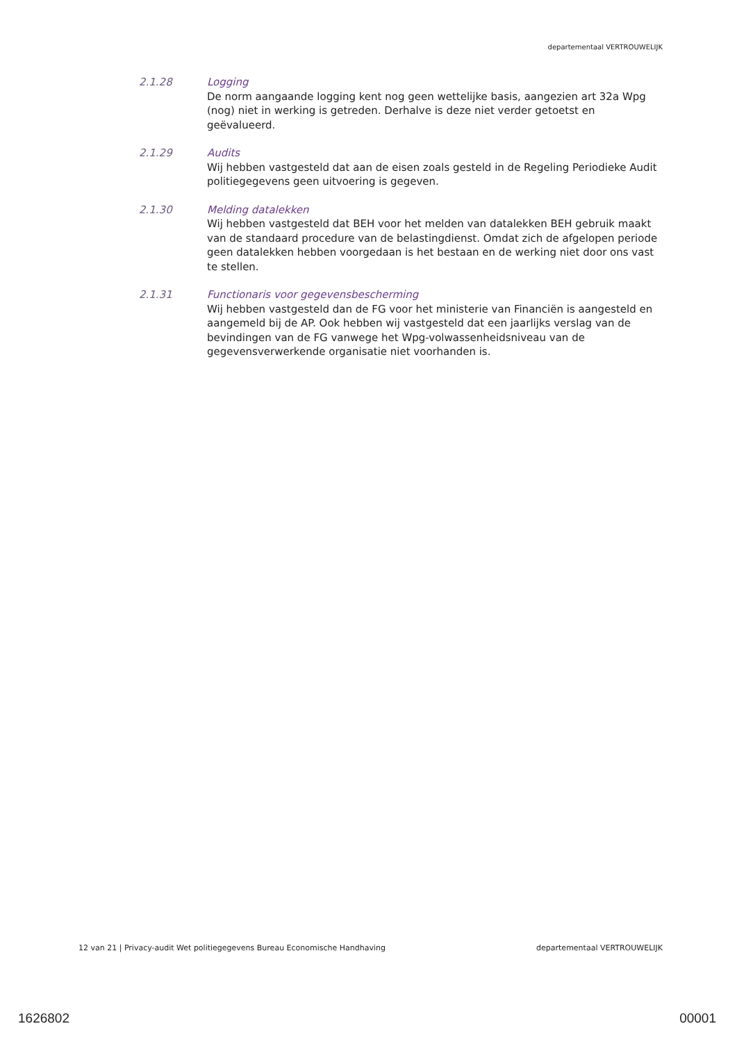departementaal VERTROUWELIJK
2.1.28 Logging
De norm aangaande logging kent nog geen wettelijke basis, aangezien art 32a Wpg (nog) niet in werking is getreden. Derhalve is deze niet verder getoetst en geëvalueerd.
2.1.29 Audits
Wij hebben vastgesteld dat aan de eisen zoals gesteld in de Regeling Periodieke Audit politiegegevens geen uitvoering is gegeven.
2.1.30 Melding datalekken
Wij hebben vastgesteld dat BEH voor het melden van datalekken BEH gebruik maakt van de standaard procedure van de belastingdienst. Omdat zich de afgelopen periode geen datalekken hebben voorgedaan is het bestaan en de werking niet door ons vast te stellen.
2.1.31 Functionaris voor gegevensbescherming
Wij hebben vastgesteld dan de FG voor het ministerie van Financiën is aangesteld en aangemeld bij de AP. Ook hebben wij vastgesteld dat een jaarlijks verslag van de bevindingen van de FG vanwege het Wpg-volwassenheidsniveau van de gegevensverwerkende organisatie niet voorhanden is.
12 van 21 | Privacy-audit Wet politiegegevens Bureau Economische Handhaving departementaal VERTROUWELIJK
1626802 00001